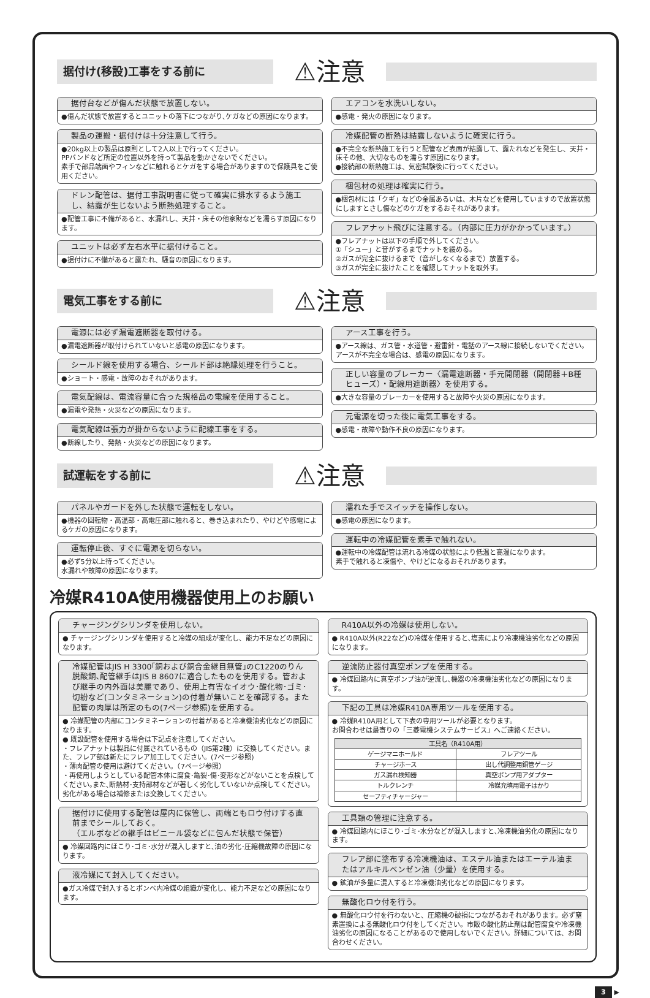据付け(移設)工事をする前に
⚠注意
据付台などが傷んだ状態で放置しない。
●傷んだ状態で放置するとユニットの落下につながり､ケガなどの原因になります。
製品の運搬・据付けは十分注意して行う。
●20kg以上の製品は原則として2人以上で行ってください。
PPバンドなど所定の位置以外を持って製品を動かさないでください。
素手で部品端面やフィンなどに触れるとケガをする場合がありますので保護具をご使用ください。
ドレン配管は、据付工事説明書に従って確実に排水するよう施工し、結露が生じないよう断熱処理すること。
●配管工事に不備があると、水漏れし、天井・床その他家財などを濡らす原因になります。
ユニットは必ず左右水平に据付けること。
●据付けに不備があると露たれ、騒音の原因になります。
エアコンを水洗いしない。
●感電・発火の原因になります。
冷媒配管の断熱は結露しないように確実に行う。
●不完全な断熱施工を行うと配管など表面が結露して、露たれなどを発生し、天井・床その他、大切なものを濡らす原因になります。
●接続部の断熱施工は、気密試験後に行ってください。
梱包材の処理は確実に行う。
●梱包材には「クギ」などの金属あるいは、木片などを使用していますので放置状態にしますとさし傷などのケガをするおそれがあります。
フレアナット飛びに注意する。（内部に圧力がかかっています。）
●フレアナットは以下の手順で外してください。
①「シュー」と音がするまでナットを緩める。
②ガスが完全に抜けるまで（音がしなくなるまで）放置する。
③ガスが完全に抜けたことを確認してナットを取外す。
電気工事をする前に
⚠注意
電源には必ず漏電遮断器を取付ける。
●漏電遮断器が取付けられていないと感電の原因になります。
シールド線を使用する場合、シールド部は絶縁処理を行うこと。
●ショート・感電・故障のおそれがあります。
電気配線は、電流容量に合った規格品の電線を使用すること。
●漏電や発熱・火災などの原因になります。
電気配線は張力が掛からないように配線工事をする。
●断線したり、発熱・火災などの原因になります。
アース工事を行う。
●アース線は、ガス管・水道管・避雷針・電話のアース線に接続しないでください。アースが不完全な場合は、感電の原因になります。
正しい容量のブレーカー〈漏電遮断器・手元開閉器（開閉器＋B種ヒューズ）・配線用遮断器〉を使用する。
●大きな容量のブレーカーを使用すると故障や火災の原因になります。
元電源を切った後に電気工事をする。
●感電・故障や動作不良の原因になります。
試運転をする前に
⚠注意
パネルやガードを外した状態で運転をしない。
●機器の回転物・高温部・高電圧部に触れると、巻き込まれたり、やけどや感電によるケガの原因になります。
運転停止後、すぐに電源を切らない。
●必ず5分以上待ってください。
水漏れや故障の原因になります。
濡れた手でスイッチを操作しない。
●感電の原因になります。
運転中の冷媒配管を素手で触れない。
●運転中の冷媒配管は流れる冷媒の状態により低温と高温になります。
素手で触れると凍傷や、やけどになるおそれがあります。
冷媒R410A使用機器使用上のお願い
チャージングシリンダを使用しない。
● チャージングシリンダを使用すると冷媒の組成が変化し、能力不足などの原因になります。
冷媒配管はJIS H 3300｢銅および銅合金継目無管｣のC1220のりん脱酸銅､配管継手はJIS B 8607に適合したものを使用する。管および継手の内外面は美麗であり、使用上有害なイオウ･酸化物･ゴミ･切紛など(コンタミネーション)の付着が無いことを確認する。また配管の肉厚は所定のもの(7ページ参照)を使用する。
● 冷媒配管の内部にコンタミネーションの付着があると冷凍機油劣化などの原因になります。
● 既設配管を使用する場合は下記点を注意してください。
・フレアナットは製品に付属されているもの（JIS第2種）に交換してください。また、フレア部は新たにフレア加工してください。(7ページ参照)
・薄肉配管の使用は避けてください。（7ページ参照）
・再使用しようとしている配管本体に腐食･亀裂･傷･変形などがないことを点検してください｡また､断熱材･支持部材などが著しく劣化していないか点検してください｡劣化がある場合は補修または交換してください。
据付けに使用する配管は屋内に保管し、両端ともロウ付けする直前までシールしておく。
（エルボなどの継手はビニール袋などに包んだ状態で保管）
● 冷媒回路内にほこり･ゴミ･水分が混入しますと､油の劣化･圧縮機故障の原因になります。
液冷媒にて封入してください。
●ガス冷媒で封入するとボンベ内冷媒の組織が変化し、能力不足などの原因になります。
R410A以外の冷媒は使用しない。
● R410A以外(R22など)の冷媒を使用すると､塩素により冷凍機油劣化などの原因になります。
逆流防止器付真空ポンプを使用する。
● 冷媒回路内に真空ポンプ油が逆流し､機器の冷凍機油劣化などの原因になります。
下記の工具は冷媒R410A専用ツールを使用する。
● 冷媒R410A用として下表の専用ツールが必要となります。
お問合わせは最寄りの「三菱電機システムサービス」へご連絡ください。
| 工具名（R410A用） | |
| --- | --- |
| ゲージマニホールド | フレアツール |
| チャージホース | 出し代調整用銅管ゲージ |
| ガス漏れ検知器 | 真空ポンプ用アダプター |
| トルクレンチ | 冷媒充填用電子はかり |
| セーフティチャージャー | |
工具類の管理に注意する。
● 冷媒回路内にほこり･ゴミ･水分などが混入しますと､冷凍機油劣化の原因になります。
フレア部に塗布する冷凍機油は、エステル油またはエーテル油またはアルキルベンゼン油（少量）を使用する。
● 鉱油が多量に混入すると冷凍機油劣化などの原因になります。
無酸化ロウ付を行う。
● 無酸化ロウ付を行わないと、圧縮機の破損につながるおそれがあります。必ず窒素置換による無酸化ロウ付をしてください。市販の酸化防止剤は配管腐食や冷凍機油劣化の原因になることがあるので使用しないでください。詳細については、お問合わせください。
3 ▶